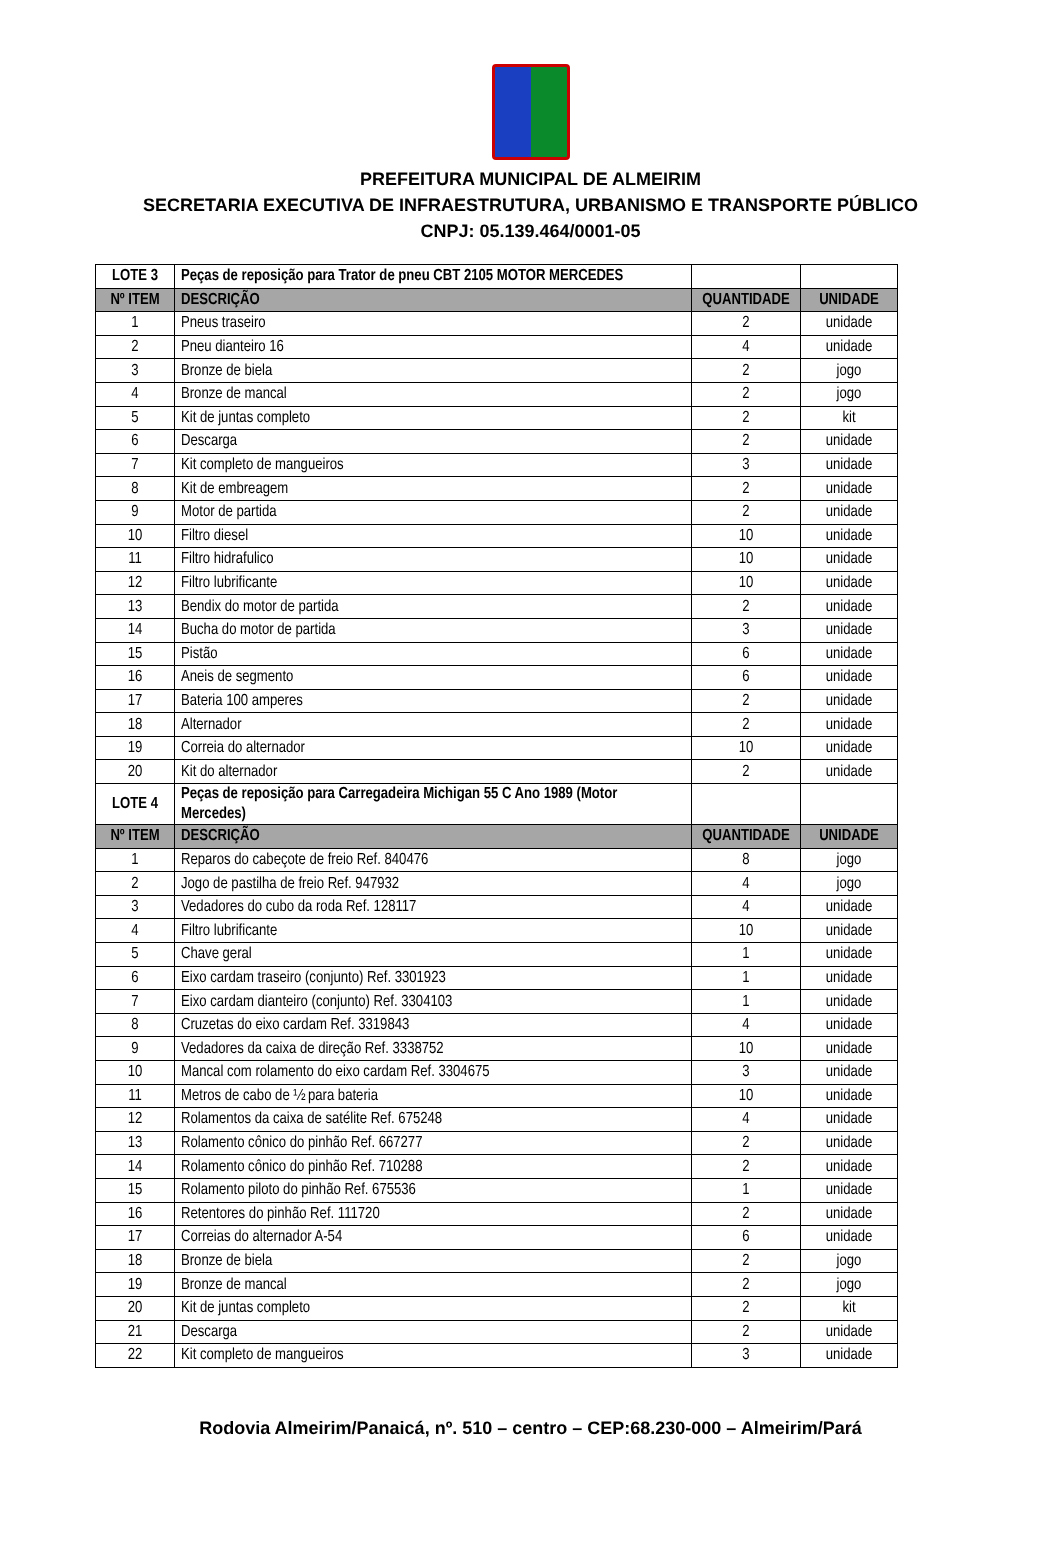PREFEITURA MUNICIPAL DE ALMEIRIM
SECRETARIA EXECUTIVA DE INFRAESTRUTURA, URBANISMO E TRANSPORTE PÚBLICO
CNPJ: 05.139.464/0001-05
| LOTE 3 | Peças de reposição para Trator de pneu CBT 2105 MOTOR MERCEDES | | |
| Nº ITEM | DESCRIÇÃO | QUANTIDADE | UNIDADE |
| 1 | Pneus traseiro | 2 | unidade |
| 2 | Pneu dianteiro 16 | 4 | unidade |
| 3 | Bronze de biela | 2 | jogo |
| 4 | Bronze de mancal | 2 | jogo |
| 5 | Kit de juntas completo | 2 | kit |
| 6 | Descarga | 2 | unidade |
| 7 | Kit completo de mangueiros | 3 | unidade |
| 8 | Kit de embreagem | 2 | unidade |
| 9 | Motor de partida | 2 | unidade |
| 10 | Filtro diesel | 10 | unidade |
| 11 | Filtro hidrafulico | 10 | unidade |
| 12 | Filtro lubrificante | 10 | unidade |
| 13 | Bendix do motor de partida | 2 | unidade |
| 14 | Bucha do motor de partida | 3 | unidade |
| 15 | Pistão | 6 | unidade |
| 16 | Aneis de segmento | 6 | unidade |
| 17 | Bateria 100 amperes | 2 | unidade |
| 18 | Alternador | 2 | unidade |
| 19 | Correia do alternador | 10 | unidade |
| 20 | Kit do alternador | 2 | unidade |
| LOTE 4 | Peças de reposição para Carregadeira Michigan 55 C Ano 1989 (Motor Mercedes) | | |
| Nº ITEM | DESCRIÇÃO | QUANTIDADE | UNIDADE |
| 1 | Reparos do cabeçote de freio Ref. 840476 | 8 | jogo |
| 2 | Jogo de pastilha de freio Ref. 947932 | 4 | jogo |
| 3 | Vedadores do cubo da roda Ref. 128117 | 4 | unidade |
| 4 | Filtro lubrificante | 10 | unidade |
| 5 | Chave geral | 1 | unidade |
| 6 | Eixo cardam traseiro (conjunto) Ref. 3301923 | 1 | unidade |
| 7 | Eixo cardam dianteiro (conjunto) Ref. 3304103 | 1 | unidade |
| 8 | Cruzetas do eixo cardam Ref. 3319843 | 4 | unidade |
| 9 | Vedadores da caixa de direção Ref. 3338752 | 10 | unidade |
| 10 | Mancal com rolamento do eixo cardam Ref. 3304675 | 3 | unidade |
| 11 | Metros de cabo de ½ para bateria | 10 | unidade |
| 12 | Rolamentos da caixa de satélite Ref. 675248 | 4 | unidade |
| 13 | Rolamento cônico do pinhão Ref. 667277 | 2 | unidade |
| 14 | Rolamento cônico do pinhão Ref. 710288 | 2 | unidade |
| 15 | Rolamento piloto do pinhão Ref. 675536 | 1 | unidade |
| 16 | Retentores do pinhão Ref. 111720 | 2 | unidade |
| 17 | Correias do alternador A-54 | 6 | unidade |
| 18 | Bronze de biela | 2 | jogo |
| 19 | Bronze de mancal | 2 | jogo |
| 20 | Kit de juntas completo | 2 | kit |
| 21 | Descarga | 2 | unidade |
| 22 | Kit completo de mangueiros | 3 | unidade |
Rodovia Almeirim/Panaicá, nº. 510 – centro – CEP:68.230-000 – Almeirim/Pará